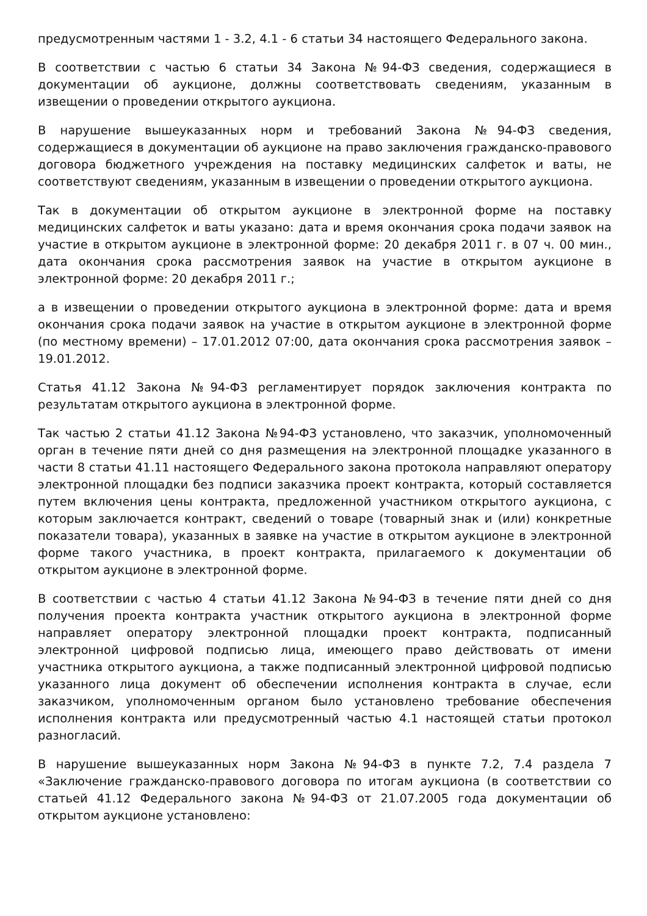предусмотренным частями 1 - 3.2, 4.1 - 6 статьи 34 настоящего Федерального закона.
В соответствии с частью 6 статьи 34 Закона №94-ФЗ сведения, содержащиеся в документации об аукционе, должны соответствовать сведениям, указанным в извещении о проведении открытого аукциона.
В нарушение вышеуказанных норм и требований Закона №94-ФЗ сведения, содержащиеся в документации об аукционе на право заключения гражданско-правового договора бюджетного учреждения на поставку медицинских салфеток и ваты, не соответствуют сведениям, указанным в извещении о проведении открытого аукциона.
Так в документации об открытом аукционе в электронной форме на поставку медицинских салфеток и ваты указано: дата и время окончания срока подачи заявок на участие в открытом аукционе в электронной форме: 20 декабря 2011 г. в 07 ч. 00 мин., дата окончания срока рассмотрения заявок на участие в открытом аукционе в электронной форме: 20 декабря 2011 г.;
а в извещении о проведении открытого аукциона в электронной форме: дата и время окончания срока подачи заявок на участие в открытом аукционе в электронной форме (по местному времени) – 17.01.2012 07:00, дата окончания срока рассмотрения заявок – 19.01.2012.
Статья 41.12 Закона №94-ФЗ регламентирует порядок заключения контракта по результатам открытого аукциона в электронной форме.
Так частью 2 статьи 41.12 Закона №94-ФЗ установлено, что заказчик, уполномоченный орган в течение пяти дней со дня размещения на электронной площадке указанного в части 8 статьи 41.11 настоящего Федерального закона протокола направляют оператору электронной площадки без подписи заказчика проект контракта, который составляется путем включения цены контракта, предложенной участником открытого аукциона, с которым заключается контракт, сведений о товаре (товарный знак и (или) конкретные показатели товара), указанных в заявке на участие в открытом аукционе в электронной форме такого участника, в проект контракта, прилагаемого к документации об открытом аукционе в электронной форме.
В соответствии с частью 4 статьи 41.12 Закона №94-ФЗ в течение пяти дней со дня получения проекта контракта участник открытого аукциона в электронной форме направляет оператору электронной площадки проект контракта, подписанный электронной цифровой подписью лица, имеющего право действовать от имени участника открытого аукциона, а также подписанный электронной цифровой подписью указанного лица документ об обеспечении исполнения контракта в случае, если заказчиком, уполномоченным органом было установлено требование обеспечения исполнения контракта или предусмотренный частью 4.1 настоящей статьи протокол разногласий.
В нарушение вышеуказанных норм Закона №94-ФЗ в пункте 7.2, 7.4 раздела 7 «Заключение гражданско-правового договора по итогам аукциона (в соответствии со статьей 41.12 Федерального закона №94-ФЗ от 21.07.2005 года документации об открытом аукционе установлено: